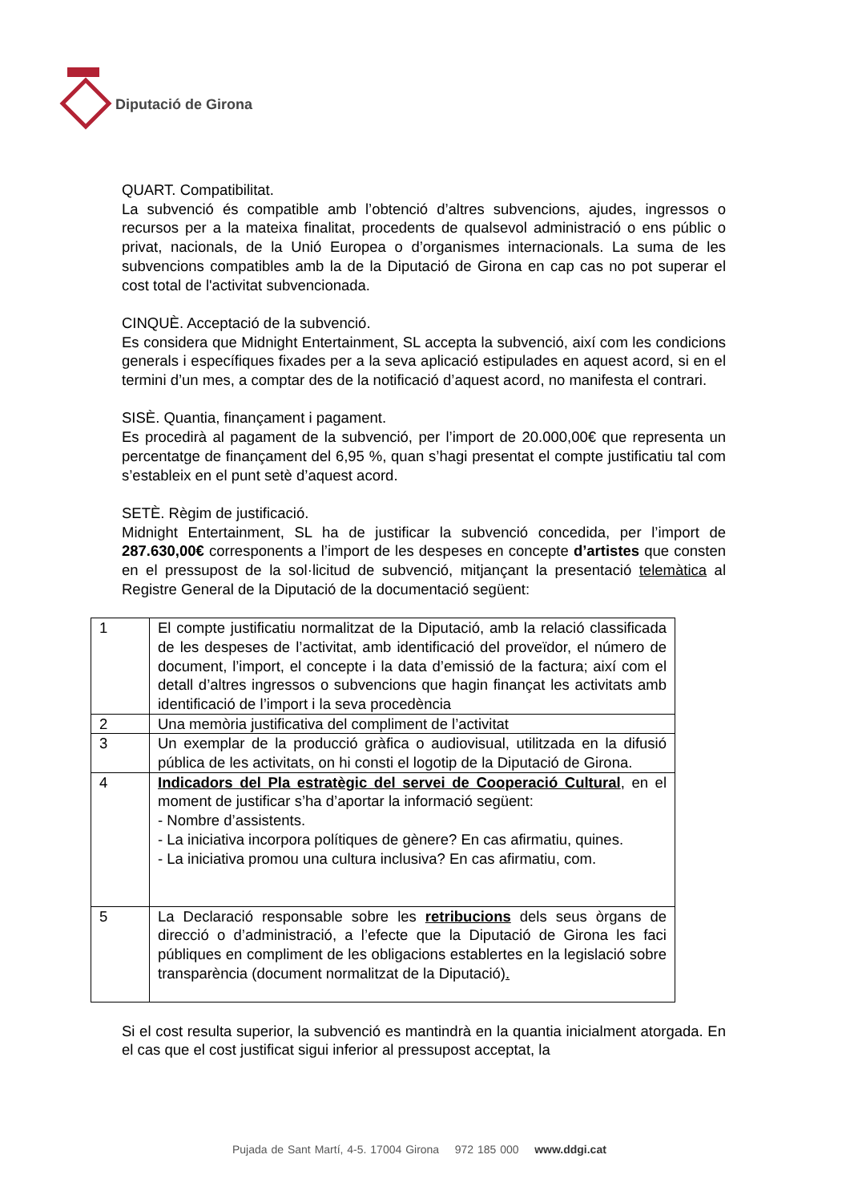Diputació de Girona
QUART. Compatibilitat.
La subvenció és compatible amb l’obtenció d’altres subvencions, ajudes, ingressos o recursos per a la mateixa finalitat, procedents de qualsevol administració o ens públic o privat, nacionals, de la Unió Europea o d’organismes internacionals. La suma de les subvencions compatibles amb la de la Diputació de Girona en cap cas no pot superar el cost total de l'activitat subvencionada.
CINQUÈ. Acceptació de la subvenció.
Es considera que Midnight Entertainment, SL accepta la subvenció, així com les condicions generals i específiques fixades per a la seva aplicació estipulades en aquest acord, si en el termini d’un mes, a comptar des de la notificació d’aquest acord, no manifesta el contrari.
SISÈ. Quantia, finançament i pagament.
Es procedirà al pagament de la subvenció, per l’import de 20.000,00€ que representa un percentatge de finançament del 6,95 %, quan s’hagi presentat el compte justificatiu tal com s’estableix en el punt setè d’aquest acord.
SETÈ. Règim de justificació.
Midnight Entertainment, SL ha de justificar la subvenció concedida, per l’import de 287.630,00€ corresponents a l’import de les despeses en concepte d’artistes que consten en el pressupost de la sol·licitud de subvenció, mitjançant la presentació telemàtica al Registre General de la Diputació de la documentació següent:
| 1 | El compte justificatiu normalitzat de la Diputació, amb la relació classificada de les despeses de l’activitat, amb identificació del proveïdor, el número de document, l’import, el concepte i la data d’emissió de la factura; així com el detall d’altres ingressos o subvencions que hagin finançat les activitats amb identificació de l’import i la seva procedència |
| 2 | Una memòria justificativa del compliment de l’activitat |
| 3 | Un exemplar de la producció gràfica o audiovisual, utilitzada en la difusió pública de les activitats, on hi consti el logotip de la Diputació de Girona. |
| 4 | Indicadors del Pla estratègic del servei de Cooperació Cultural , en el moment de justificar s’ha d’aportar la informació següent: - Nombre d’assistents. - La iniciativa incorpora polítiques de gènere? En cas afirmatiu, quines. - La iniciativa promou una cultura inclusiva? En cas afirmatiu, com. |
| 5 | La Declaració responsable sobre les retribucions dels seus òrgans de direcció o d’administració, a l’efecte que la Diputació de Girona les faci públiques en compliment de les obligacions establertes en la legislació sobre transparència (document normalitzat de la Diputació) . |
Si el cost resulta superior, la subvenció es mantindrà en la quantia inicialment atorgada. En el cas que el cost justificat sigui inferior al pressupost acceptat, la
Pujada de Sant Martí, 4-5. 17004 Girona 972 185 000 www.ddgi.cat